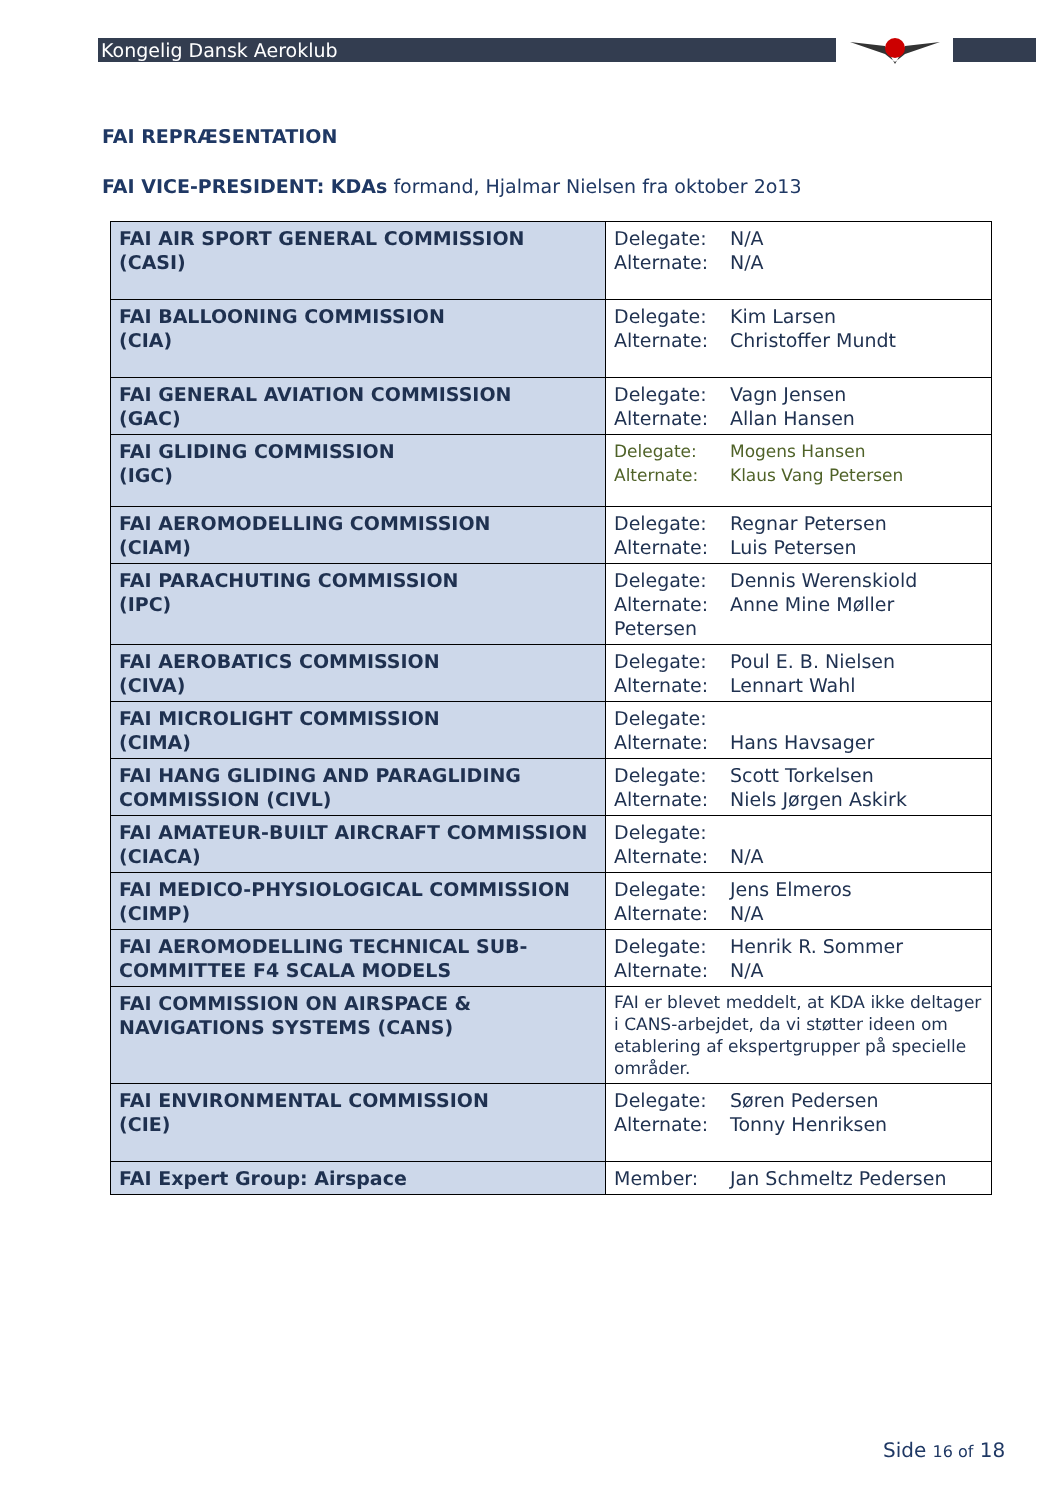Kongelig Dansk Aeroklub
FAI REPRÆSENTATION
FAI VICE-PRESIDENT: KDAs formand, Hjalmar Nielsen fra oktober 2o13
| FAI AIR SPORT GENERAL COMMISSION (CASI) | Delegate: N/A Alternate: N/A |
| FAI BALLOONING COMMISSION (CIA) | Delegate: Kim Larsen Alternate: Christoffer Mundt |
| FAI GENERAL AVIATION COMMISSION (GAC) | Delegate: Vagn Jensen Alternate: Allan Hansen |
| FAI GLIDING COMMISSION (IGC) | Delegate: Mogens Hansen Alternate: Klaus Vang Petersen |
| FAI AEROMODELLING COMMISSION (CIAM) | Delegate: Regnar Petersen Alternate: Luis Petersen |
| FAI PARACHUTING COMMISSION (IPC) | Delegate: Dennis Werenskiold Alternate: Anne Mine Møller Petersen |
| FAI AEROBATICS COMMISSION (CIVA) | Delegate: Poul E. B. Nielsen Alternate: Lennart Wahl |
| FAI MICROLIGHT COMMISSION (CIMA) | Delegate: Alternate: Hans Havsager |
| FAI HANG GLIDING AND PARAGLIDING COMMISSION (CIVL) | Delegate: Scott Torkelsen Alternate: Niels Jørgen Askirk |
| FAI AMATEUR-BUILT AIRCRAFT COMMISSION (CIACA) | Delegate: Alternate: N/A |
| FAI MEDICO-PHYSIOLOGICAL COMMISSION (CIMP) | Delegate: Jens Elmeros Alternate: N/A |
| FAI AEROMODELLING TECHNICAL SUB-COMMITTEE F4 SCALA MODELS | Delegate: Henrik R. Sommer Alternate: N/A |
| FAI COMMISSION ON AIRSPACE & NAVIGATIONS SYSTEMS (CANS) | FAI er blevet meddelt, at KDA ikke deltager i CANS-arbejdet, da vi støtter ideen om etablering af ekspertgrupper på specielle områder. |
| FAI ENVIRONMENTAL COMMISSION (CIE) | Delegate: Søren Pedersen Alternate: Tonny Henriksen |
| FAI Expert Group: Airspace | Member: Jan Schmeltz Pedersen |
Side 16 of 18